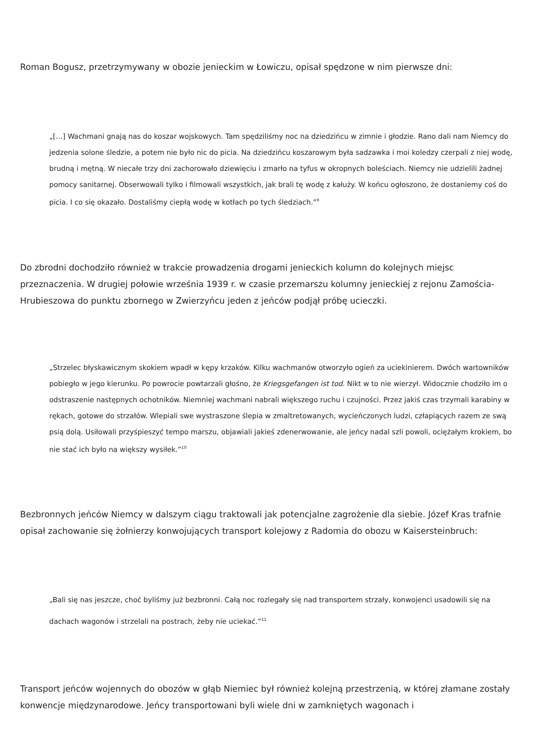Roman Bogusz, przetrzymywany w obozie jenieckim w Łowiczu, opisał spędzone w nim pierwsze dni:
„[…] Wachmani gnają nas do koszar wojskowych. Tam spędziliśmy noc na dziedzińcu w zimnie i głodzie. Rano dali nam Niemcy do jedzenia solone śledzie, a potem nie było nic do picia. Na dziedzińcu koszarowym była sadzawka i moi koledzy czerpali z niej wodę, brudną i mętną. W niecałe trzy dni zachorowało dziewięciu i zmarło na tyfus w okropnych boleściach. Niemcy nie udzielili żadnej pomocy sanitarnej. Obserwowali tylko i filmowali wszystkich, jak brali tę wodę z kałuży. W końcu ogłoszono, że dostaniemy coś do picia. I co się okazało. Dostaliśmy ciepłą wodę w kotłach po tych śledziach.”<sup>9</sup>
Do zbrodni dochodziło również w trakcie prowadzenia drogami jenieckich kolumn do kolejnych miejsc przeznaczenia. W drugiej połowie września 1939 r. w czasie przemarszu kolumny jenieckiej z rejonu Zamościa-Hrubieszowa do punktu zbornego w Zwierzyńcu jeden z jeńców podjął próbę ucieczki.
„Strzelec błyskawicznym skokiem wpadł w kępy krzaków. Kilku wachmanów otworzyło ogień za uciekinierem. Dwóch wartowników pobiegło w jego kierunku. Po powrocie powtarzali głośno, że Kriegsgefangen ist tod. Nikt w to nie wierzył. Widocznie chodziło im o odstraszenie następnych ochotników. Niemniej wachmani nabrali większego ruchu i czujności. Przez jakiś czas trzymali karabiny w rękach, gotowe do strzałów. Wlepiali swe wystraszone ślepia w zmaltretowanych, wycieńczonych ludzi, człapiących razem ze swą psią dolą. Usiłowali przyśpieszyć tempo marszu, objawiali jakieś zdenerwowanie, ale jeńcy nadal szli powoli, ociężałym krokiem, bo nie stać ich było na większy wysiłek.”<sup>10</sup>
Bezbronnych jeńców Niemcy w dalszym ciągu traktowali jak potencjalne zagrożenie dla siebie. Józef Kras trafnie opisał zachowanie się żołnierzy konwojujących transport kolejowy z Radomia do obozu w Kaisersteinbruch:
„Bali się nas jeszcze, choć byliśmy już bezbronni. Całą noc rozlegały się nad transportem strzały, konwojenci usadowili się na dachach wagonów i strzelali na postrach, żeby nie uciekać.”<sup>11</sup>
Transport jeńców wojennych do obozów w głąb Niemiec był również kolejną przestrzenią, w której złamane zostały konwencje międzynarodowe. Jeńcy transportowani byli wiele dni w zamkniętych wagonach i